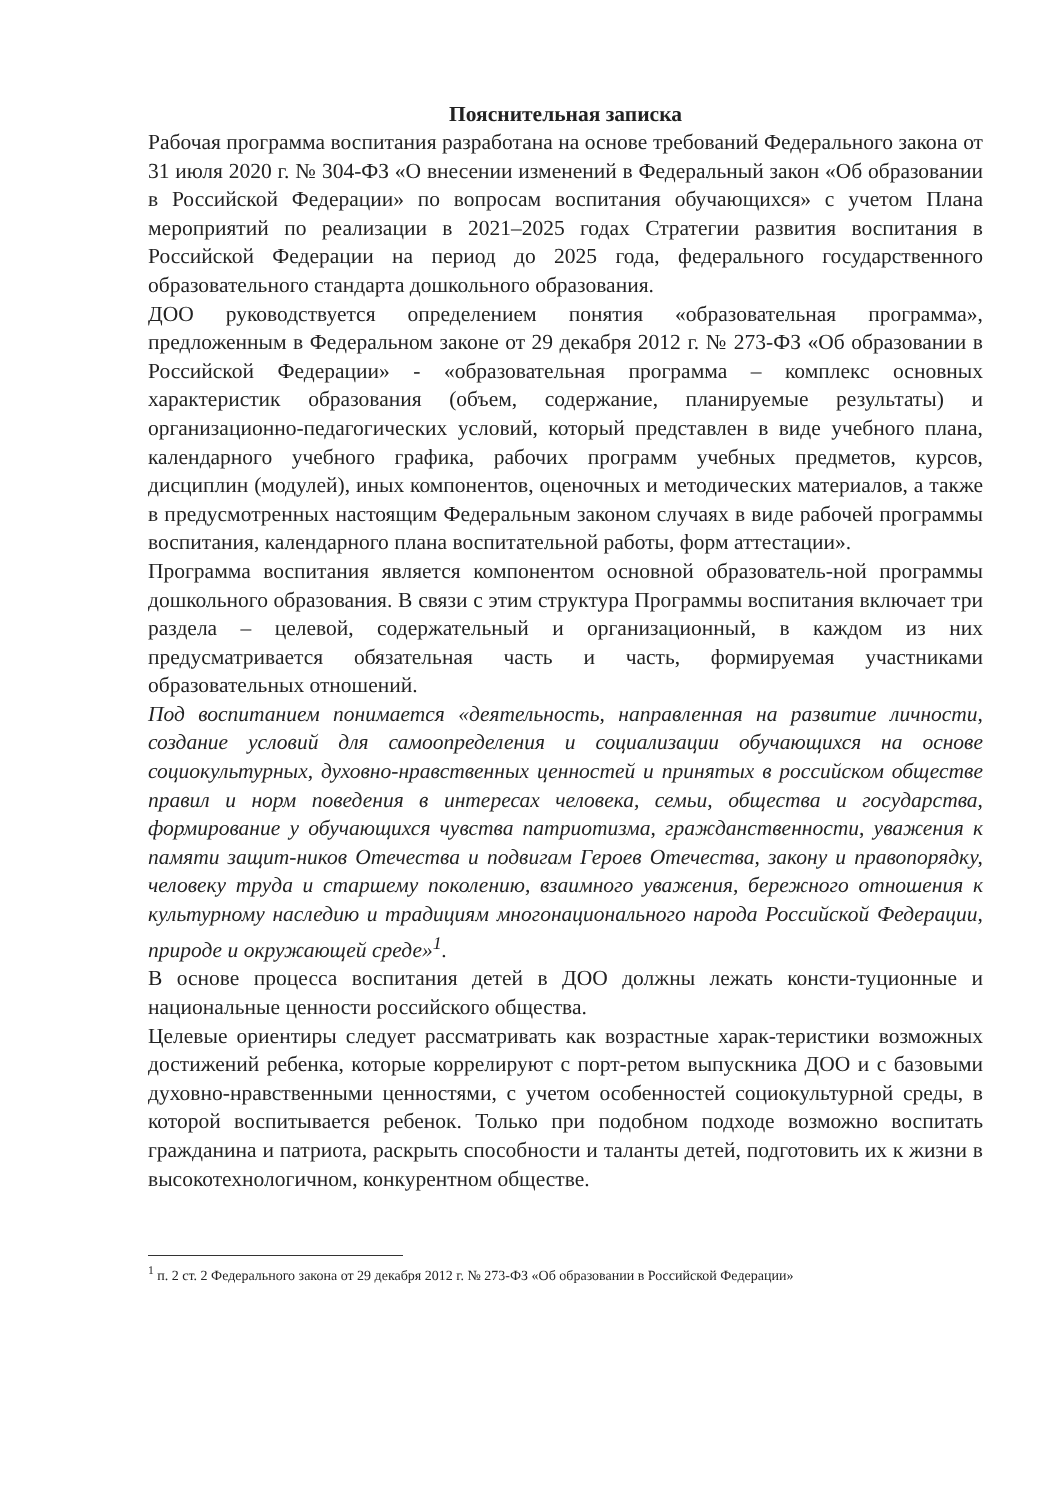Пояснительная записка
Рабочая программа воспитания разработана на основе требований Федерального закона от 31 июля 2020 г. № 304-ФЗ «О внесении изменений в Федеральный закон «Об образовании в Российской Федерации» по вопросам воспитания обучающихся» с учетом Плана мероприятий по реализации в 2021–2025 годах Стратегии развития воспитания в Российской Федерации на период до 2025 года, федерального государственного образовательного стандарта дошкольного образования.
ДОО руководствуется определением понятия «образовательная программа», предложенным в Федеральном законе от 29 декабря 2012 г. № 273-ФЗ «Об образовании в Российской Федерации» - «образовательная программа – комплекс основных характеристик образования (объем, содержание, планируемые результаты) и организационно-педагогических условий, который представлен в виде учебного плана, календарного учебного графика, рабочих программ учебных предметов, курсов, дисциплин (модулей), иных компонентов, оценочных и методических материалов, а также в предусмотренных настоящим Федеральным законом случаях в виде рабочей программы воспитания, календарного плана воспитательной работы, форм аттестации».
Программа воспитания является компонентом основной образователь-ной программы дошкольного образования. В связи с этим структура Программы воспитания включает три раздела – целевой, содержательный и организационный, в каждом из них предусматривается обязательная часть и часть, формируемая участниками образовательных отношений.
Под воспитанием понимается «деятельность, направленная на развитие личности, создание условий для самоопределения и социализации обучающихся на основе социокультурных, духовно-нравственных ценностей и принятых в российском обществе правил и норм поведения в интересах человека, семьи, общества и государства, формирование у обучающихся чувства патриотизма, гражданственности, уважения к памяти защит-ников Отечества и подвигам Героев Отечества, закону и правопорядку, человеку труда и старшему поколению, взаимного уважения, бережного отношения к культурному наследию и традициям многонационального народа Российской Федерации, природе и окружающей среде»<sup>1</sup>.
В основе процесса воспитания детей в ДОО должны лежать консти-туционные и национальные ценности российского общества.
Целевые ориентиры следует рассматривать как возрастные харак-теристики возможных достижений ребенка, которые коррелируют с порт-ретом выпускника ДОО и с базовыми духовно-нравственными ценностями, с учетом особенностей социокультурной среды, в которой воспитывается ребенок. Только при подобном подходе возможно воспитать гражданина и патриота, раскрыть способности и таланты детей, подготовить их к жизни в высокотехнологичном, конкурентном обществе.
<sup>1</sup> п. 2 ст. 2 Федерального закона от 29 декабря 2012 г. № 273-ФЗ «Об образовании в Российской Федерации»